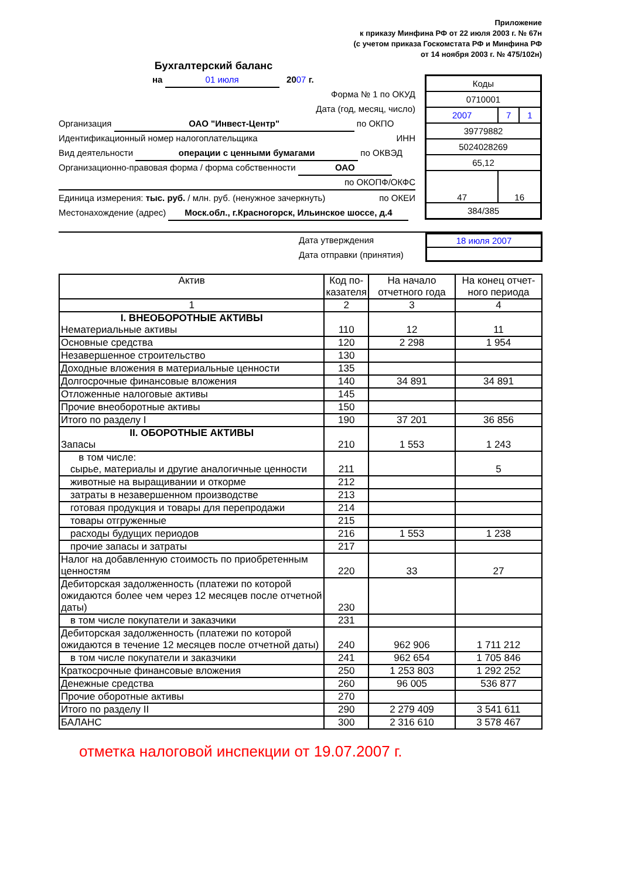Приложение
к приказу Минфина РФ от 22 июля 2003 г. № 67н
(с учетом приказа Госкомстата РФ и Минфина РФ
от 14 ноября 2003 г. № 475/102н)
Бухгалтерский баланс
на 01 июля 2007 г.
Форма № 1 по ОКУД
Дата (год, месяц, число)
Организация ОАО "Инвест-Центр" по ОКПО
Идентификационный номер налогоплательщика ИНН
Вид деятельности операции с ценными бумагами по ОКВЭД
Организационно-правовая форма / форма собственности ОАО
по ОКОПФ/ОКФС
Единица измерения: тыс. руб. / млн. руб. (ненужное зачеркнуть) по ОКЕИ
Местонахождение (адрес) Моск.обл., г.Красногорск, Ильинское шоссе, д.4
| Коды | | |
| 0710001 | | |
| 2007 | 7 | 1 |
| 39779882 | | |
| 5024028269 | | |
| 65,12 | | |
| 47 | 16 | |
| 384/385 | | |
Дата утверждения
Дата отправки (принятия)
| 18 июля 2007 |
| Актив | Код по- казателя | На начало отчетного года | На конец отчет- ного периода |
| --- | --- | --- | --- |
| 1 | 2 | 3 | 4 |
| I. ВНЕОБОРОТНЫЕ АКТИВЫ Нематериальные активы | 110 | 12 | 11 |
| Основные средства | 120 | 2 298 | 1 954 |
| Незавершенное строительство | 130 | | |
| Доходные вложения в материальные ценности | 135 | | |
| Долгосрочные финансовые вложения | 140 | 34 891 | 34 891 |
| Отложенные налоговые активы | 145 | | |
| Прочие внеоборотные активы | 150 | | |
| Итого по разделу I | 190 | 37 201 | 36 856 |
| II. ОБОРОТНЫЕ АКТИВЫ Запасы | 210 | 1 553 | 1 243 |
| в том числе: сырье, материалы и другие аналогичные ценности | 211 | | 5 |
| животные на выращивании и откорме | 212 | | |
| затраты в незавершенном производстве | 213 | | |
| готовая продукция и товары для перепродажи | 214 | | |
| товары отгруженные | 215 | | |
| расходы будущих периодов | 216 | 1 553 | 1 238 |
| прочие запасы и затраты | 217 | | |
| Налог на добавленную стоимость по приобретенным ценностям | 220 | 33 | 27 |
| Дебиторская задолженность (платежи по которой ожидаются более чем через 12 месяцев после отчетной даты) | 230 | | |
| в том числе покупатели и заказчики | 231 | | |
| Дебиторская задолженность (платежи по которой ожидаются в течение 12 месяцев после отчетной даты) | 240 | 962 906 | 1 711 212 |
| в том числе покупатели и заказчики | 241 | 962 654 | 1 705 846 |
| Краткосрочные финансовые вложения | 250 | 1 253 803 | 1 292 252 |
| Денежные средства | 260 | 96 005 | 536 877 |
| Прочие оборотные активы | 270 | | |
| Итого по разделу II | 290 | 2 279 409 | 3 541 611 |
| БАЛАНС | 300 | 2 316 610 | 3 578 467 |
отметка налоговой инспекции от 19.07.2007 г.